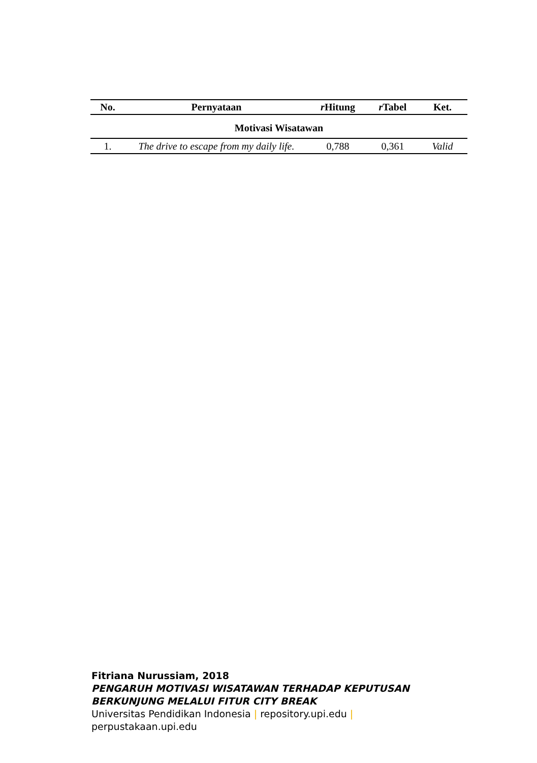| No. | Pernyataan | r Hitung | r Tabel | Ket. |
| --- | --- | --- | --- | --- |
| Motivasi Wisatawan | | | | |
| 1. | The drive to escape from my daily life. | 0,788 | 0,361 | Valid |
Fitriana Nurussiam, 2018
PENGARUH MOTIVASI WISATAWAN TERHADAP KEPUTUSAN
BERKUNJUNG MELALUI FITUR CITY BREAK
Universitas Pendidikan Indonesia | repository.upi.edu |
perpustakaan.upi.edu